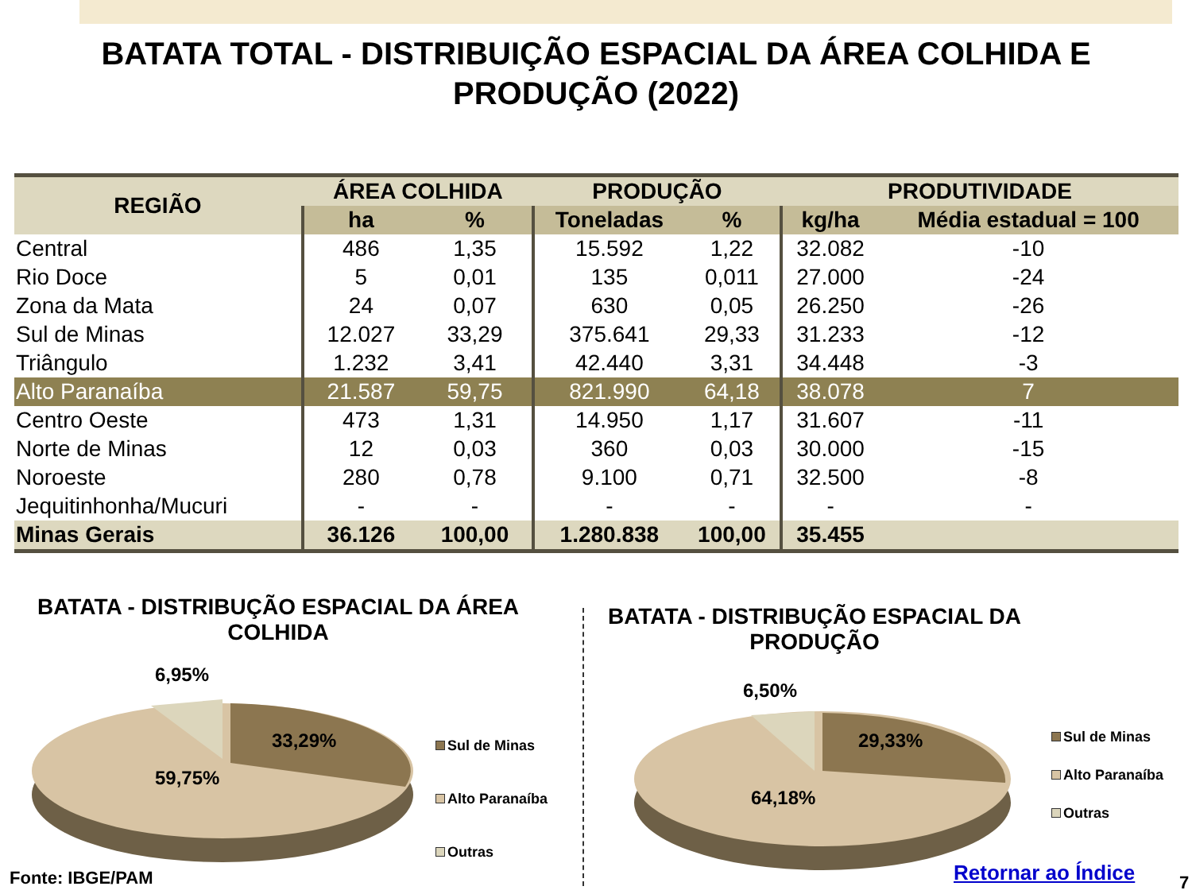BATATA TOTAL - DISTRIBUIÇÃO ESPACIAL DA ÁREA COLHIDA E
PRODUÇÃO (2022)
| REGIÃO | ÁREA COLHIDA | | PRODUÇÃO | | PRODUTIVIDADE | |
| --- | --- | --- | --- | --- | --- | --- |
| | ha | % | Toneladas | % | kg/ha | Média estadual = 100 |
| Central | 486 | 1,35 | 15.592 | 1,22 | 32.082 | -10 |
| Rio Doce | 5 | 0,01 | 135 | 0,011 | 27.000 | -24 |
| Zona da Mata | 24 | 0,07 | 630 | 0,05 | 26.250 | -26 |
| Sul de Minas | 12.027 | 33,29 | 375.641 | 29,33 | 31.233 | -12 |
| Triângulo | 1.232 | 3,41 | 42.440 | 3,31 | 34.448 | -3 |
| Alto Paranaíba | 21.587 | 59,75 | 821.990 | 64,18 | 38.078 | 7 |
| Centro Oeste | 473 | 1,31 | 14.950 | 1,17 | 31.607 | -11 |
| Norte de Minas | 12 | 0,03 | 360 | 0,03 | 30.000 | -15 |
| Noroeste | 280 | 0,78 | 9.100 | 0,71 | 32.500 | -8 |
| Jequitinhonha/Mucuri | - | - | - | - | - | - |
| Minas Gerais | 36.126 | 100,00 | 1.280.838 | 100,00 | 35.455 | |
BATATA - DISTRIBUÇÃO ESPACIAL DA ÁREA
COLHIDA
BATATA - DISTRIBUÇÃO ESPACIAL DA
PRODUÇÃO
6,95%
33,29%
59,75%
Sul de Minas
Alto Paranaíba
Outras
6,50%
29,33%
64,18%
Sul de Minas
Alto Paranaíba
Outras
Fonte: IBGE/PAM Retornar ao Índice 7